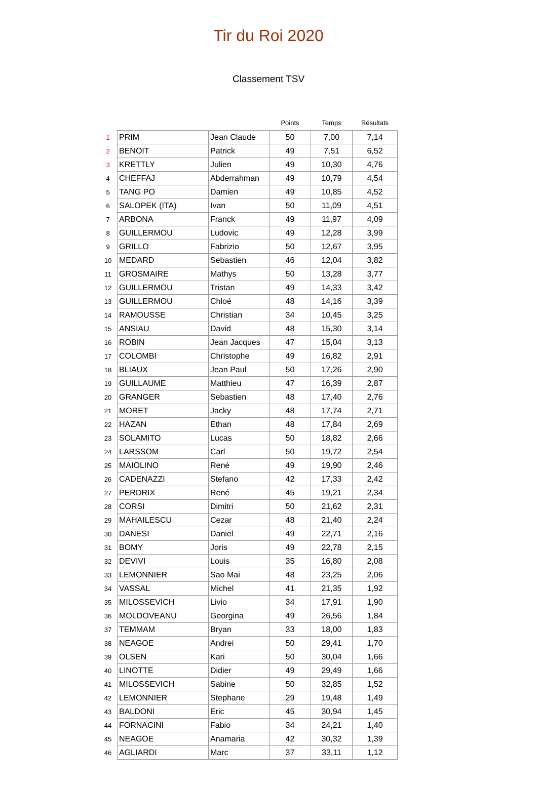Tir du Roi 2020
Classement TSV
| | | | Points | Temps | Résultats |
| --- | --- | --- | --- | --- | --- |
| 1 | PRIM | Jean Claude | 50 | 7,00 | 7,14 |
| 2 | BENOIT | Patrick | 49 | 7,51 | 6,52 |
| 3 | KRETTLY | Julien | 49 | 10,30 | 4,76 |
| 4 | CHEFFAJ | Abderrahman | 49 | 10,79 | 4,54 |
| 5 | TANG PO | Damien | 49 | 10,85 | 4,52 |
| 6 | SALOPEK (ITA) | Ivan | 50 | 11,09 | 4,51 |
| 7 | ARBONA | Franck | 49 | 11,97 | 4,09 |
| 8 | GUILLERMOU | Ludovic | 49 | 12,28 | 3,99 |
| 9 | GRILLO | Fabrizio | 50 | 12,67 | 3,95 |
| 10 | MEDARD | Sebastien | 46 | 12,04 | 3,82 |
| 11 | GROSMAIRE | Mathys | 50 | 13,28 | 3,77 |
| 12 | GUILLERMOU | Tristan | 49 | 14,33 | 3,42 |
| 13 | GUILLERMOU | Chloé | 48 | 14,16 | 3,39 |
| 14 | RAMOUSSE | Christian | 34 | 10,45 | 3,25 |
| 15 | ANSIAU | David | 48 | 15,30 | 3,14 |
| 16 | ROBIN | Jean Jacques | 47 | 15,04 | 3,13 |
| 17 | COLOMBI | Christophe | 49 | 16,82 | 2,91 |
| 18 | BLIAUX | Jean Paul | 50 | 17,26 | 2,90 |
| 19 | GUILLAUME | Matthieu | 47 | 16,39 | 2,87 |
| 20 | GRANGER | Sebastien | 48 | 17,40 | 2,76 |
| 21 | MORET | Jacky | 48 | 17,74 | 2,71 |
| 22 | HAZAN | Ethan | 48 | 17,84 | 2,69 |
| 23 | SOLAMITO | Lucas | 50 | 18,82 | 2,66 |
| 24 | LARSSOM | Carl | 50 | 19,72 | 2,54 |
| 25 | MAIOLINO | René | 49 | 19,90 | 2,46 |
| 26 | CADENAZZI | Stefano | 42 | 17,33 | 2,42 |
| 27 | PERDRIX | René | 45 | 19,21 | 2,34 |
| 28 | CORSI | Dimitri | 50 | 21,62 | 2,31 |
| 29 | MAHAILESCU | Cezar | 48 | 21,40 | 2,24 |
| 30 | DANESI | Daniel | 49 | 22,71 | 2,16 |
| 31 | BOMY | Joris | 49 | 22,78 | 2,15 |
| 32 | DEVIVI | Louis | 35 | 16,80 | 2,08 |
| 33 | LEMONNIER | Sao Mai | 48 | 23,25 | 2,06 |
| 34 | VASSAL | Michel | 41 | 21,35 | 1,92 |
| 35 | MILOSSEVICH | Livio | 34 | 17,91 | 1,90 |
| 36 | MOLDOVEANU | Georgina | 49 | 26,56 | 1,84 |
| 37 | TEMMAM | Bryan | 33 | 18,00 | 1,83 |
| 38 | NEAGOE | Andrei | 50 | 29,41 | 1,70 |
| 39 | OLSEN | Kari | 50 | 30,04 | 1,66 |
| 40 | LINOTTE | Didier | 49 | 29,49 | 1,66 |
| 41 | MILOSSEVICH | Sabine | 50 | 32,85 | 1,52 |
| 42 | LEMONNIER | Stephane | 29 | 19,48 | 1,49 |
| 43 | BALDONI | Eric | 45 | 30,94 | 1,45 |
| 44 | FORNACINI | Fabio | 34 | 24,21 | 1,40 |
| 45 | NEAGOE | Anamaria | 42 | 30,32 | 1,39 |
| 46 | AGLIARDI | Marc | 37 | 33,11 | 1,12 |